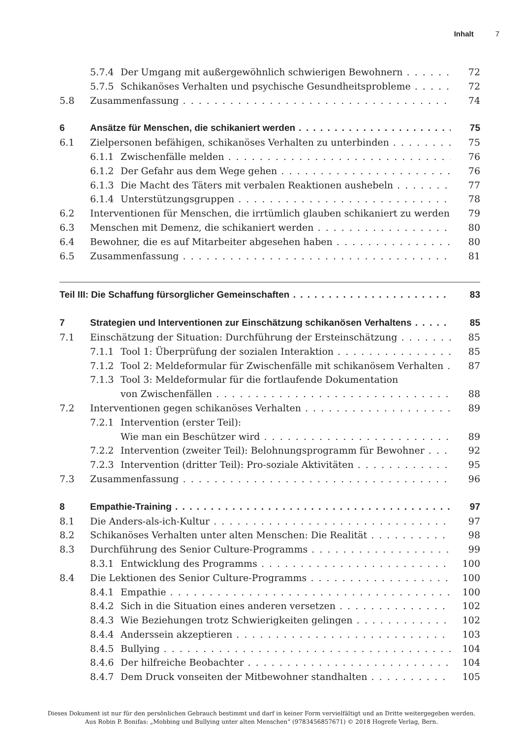Inhalt 7
5.7.4 Der Umgang mit außergewöhnlich schwierigen Bewohnern 72
5.7.5 Schikanöses Verhalten und psychische Gesundheitsprobleme 72
5.8 Zusammenfassung 74
6 Ansätze für Menschen, die schikaniert werden 75
6.1 Zielpersonen befähigen, schikanöses Verhalten zu unterbinden 75
6.1.1 Zwischenfälle melden 76
6.1.2 Der Gefahr aus dem Wege gehen 76
6.1.3 Die Macht des Täters mit verbalen Reaktionen aushebeln 77
6.1.4 Unterstützungsgruppen 78
6.2 Interventionen für Menschen, die irrtümlich glauben schikaniert zu werden 79
6.3 Menschen mit Demenz, die schikaniert werden 80
6.4 Bewohner, die es auf Mitarbeiter abgesehen haben 80
6.5 Zusammenfassung 81
Teil III: Die Schaffung fürsorglicher Gemeinschaften 83
7 Strategien und Interventionen zur Einschätzung schikanösen Verhaltens 85
7.1 Einschätzung der Situation: Durchführung der Ersteinschätzung 85
7.1.1 Tool 1: Überprüfung der sozialen Interaktion 85
7.1.2 Tool 2: Meldeformular für Zwischenfälle mit schikanösem Verhalten 87
7.1.3 Tool 3: Meldeformular für die fortlaufende Dokumentation
von Zwischenfällen 88
7.2 Interventionen gegen schikanöses Verhalten 89
7.2.1 Intervention (erster Teil):
Wie man ein Beschützer wird 89
7.2.2 Intervention (zweiter Teil): Belohnungsprogramm für Bewohner 92
7.2.3 Intervention (dritter Teil): Pro-soziale Aktivitäten 95
7.3 Zusammenfassung 96
8 Empathie-Training 97
8.1 Die Anders-als-ich-Kultur 97
8.2 Schikanöses Verhalten unter alten Menschen: Die Realität 98
8.3 Durchführung des Senior Culture-Programms 99
8.3.1 Entwicklung des Programms 100
8.4 Die Lektionen des Senior Culture-Programms 100
8.4.1 Empathie 100
8.4.2 Sich in die Situation eines anderen versetzen 102
8.4.3 Wie Beziehungen trotz Schwierigkeiten gelingen 102
8.4.4 Anderssein akzeptieren 103
8.4.5 Bullying 104
8.4.6 Der hilfreiche Beobachter 104
8.4.7 Dem Druck vonseiten der Mitbewohner standhalten 105
Dieses Dokument ist nur für den persönlichen Gebrauch bestimmt und darf in keiner Form vervielfältigt und an Dritte weitergegeben werden.
Aus Robin P. Bonifas: „Mobbing und Bullying unter alten Menschen“ (9783456857671) © 2018 Hogrefe Verlag, Bern.